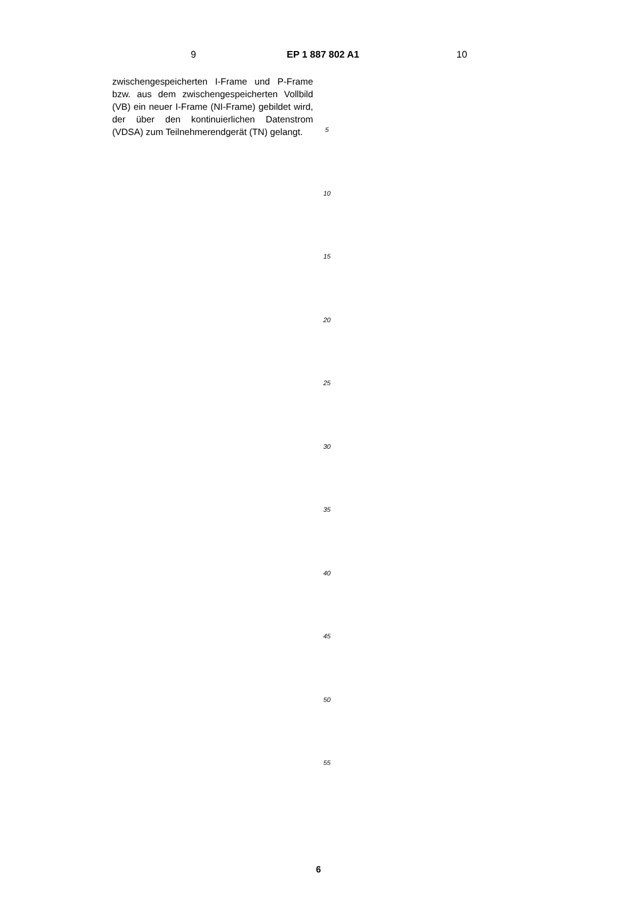9 EP 1 887 802 A1 10
zwischengespeicherten I-Frame und P-Frame bzw. aus dem zwischengespeicherten Vollbild (VB) ein neuer I-Frame (NI-Frame) gebildet wird, der über den kontinuierlichen Datenstrom (VDSA) zum Teilnehmerendgerät (TN) gelangt.
5
10
15
20
25
30
35
40
45
50
55
6